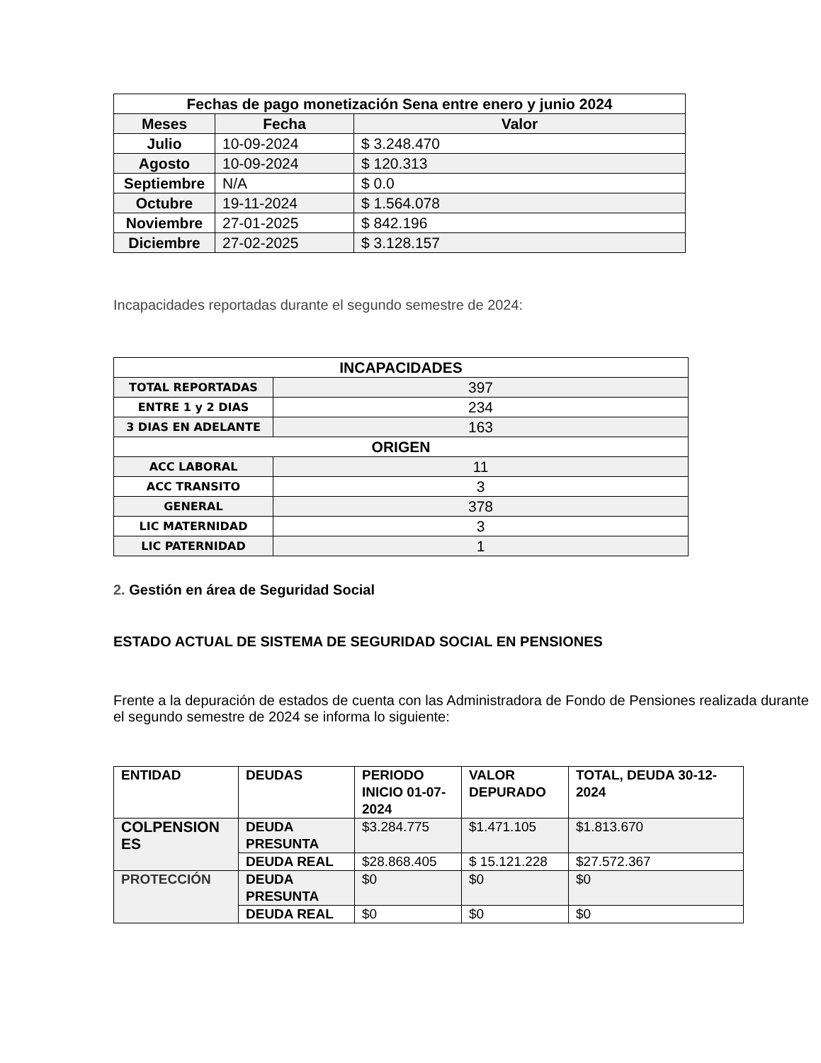| Fechas de pago monetización Sena entre enero y junio 2024 | | |
| --- | --- | --- |
| Meses | Fecha | Valor |
| Julio | 10-09-2024 | $ 3.248.470 |
| Agosto | 10-09-2024 | $ 120.313 |
| Septiembre | N/A | $ 0.0 |
| Octubre | 19-11-2024 | $ 1.564.078 |
| Noviembre | 27-01-2025 | $ 842.196 |
| Diciembre | 27-02-2025 | $ 3.128.157 |
Incapacidades reportadas durante el segundo semestre de 2024:
| INCAPACIDADES | |
| --- | --- |
| TOTAL REPORTADAS | 397 |
| ENTRE 1 y 2 DIAS | 234 |
| 3 DIAS EN ADELANTE | 163 |
| ORIGEN | |
| ACC LABORAL | 11 |
| ACC TRANSITO | 3 |
| GENERAL | 378 |
| LIC MATERNIDAD | 3 |
| LIC PATERNIDAD | 1 |
2. Gestión en área de Seguridad Social
ESTADO ACTUAL DE SISTEMA DE SEGURIDAD SOCIAL EN PENSIONES
Frente a la depuración de estados de cuenta con las Administradora de Fondo de Pensiones realizada durante el segundo semestre de 2024 se informa lo siguiente:
| ENTIDAD | DEUDAS | PERIODO INICIO 01-07-2024 | VALOR DEPURADO | TOTAL, DEUDA 30-12-2024 |
| COLPENSION ES | DEUDA PRESUNTA | $3.284.775 | $1.471.105 | $1.813.670 |
| | DEUDA REAL | $28.868.405 | $ 15.121.228 | $27.572.367 |
| PROTECCIÓN | DEUDA PRESUNTA | $0 | $0 | $0 |
| | DEUDA REAL | $0 | $0 | $0 |